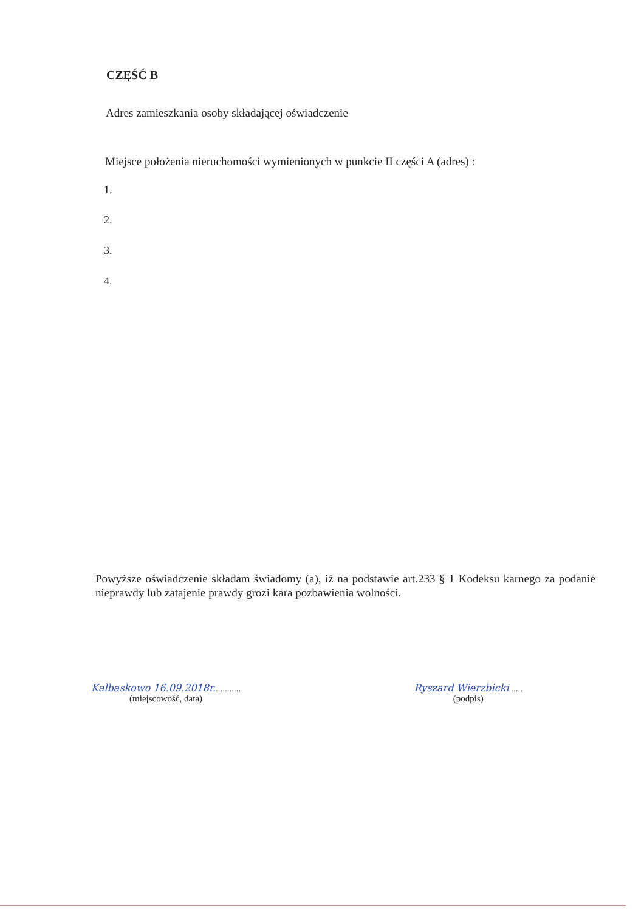CZĘŚĆ B
Adres zamieszkania osoby składającej oświadczenie
Miejsce położenia nieruchomości wymienionych w punkcie II części A (adres) :
1.
2.
3.
4.
Powyższe oświadczenie składam świadomy (a), iż na podstawie art.233 § 1 Kodeksu karnego za podanie nieprawdy lub zatajenie prawdy grozi kara pozbawienia wolności.
Kalbaskowo 16.09.2018r............
(miejscowość, data)
Ryszard Wierzbicki......
(podpis)